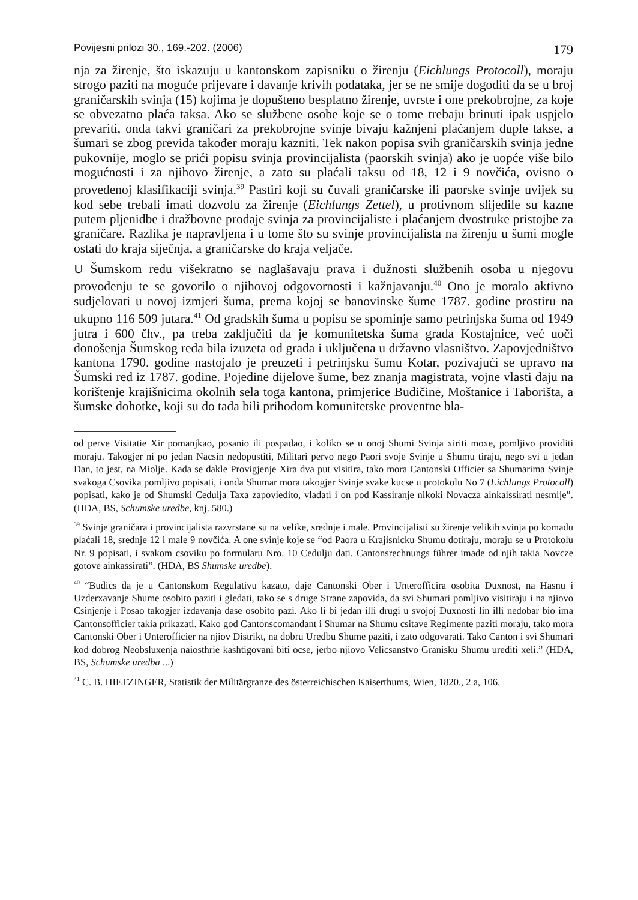Povijesni prilozi 30., 169.-202. (2006) 179
nja za žirenje, što iskazuju u kantonskom zapisniku o žirenju (Eichlungs Protocoll), moraju strogo paziti na moguće prijevare i davanje krivih podataka, jer se ne smije dogoditi da se u broj graničarskih svinja (15) kojima je dopušteno besplatno žirenje, uvrste i one prekobrojne, za koje se obvezatno plaća taksa. Ako se službene osobe koje se o tome trebaju brinuti ipak uspjelo prevariti, onda takvi graničari za prekobrojne svinje bivaju kažnjeni plaćanjem duple takse, a šumari se zbog previda također moraju kazniti. Tek nakon popisa svih graničarskih svinja jedne pukovnije, moglo se prići popisu svinja provincijalista (paorskih svinja) ako je uopće više bilo mogućnosti i za njihovo žirenje, a zato su plaćali taksu od 18, 12 i 9 novčića, ovisno o provedenoj klasifikaciji svinja.<sup>39</sup> Pastiri koji su čuvali graničarske ili paorske svinje uvijek su kod sebe trebali imati dozvolu za žirenje (Eichlungs Zettel), u protivnom slijedile su kazne putem pljenidbe i dražbovne prodaje svinja za provincijaliste i plaćanjem dvostruke pristojbe za graničare. Razlika je napravljena i u tome što su svinje provincijalista na žirenju u šumi mogle ostati do kraja siječnja, a graničarske do kraja veljače.
U Šumskom redu višekratno se naglašavaju prava i dužnosti službenih osoba u njegovu provođenju te se govorilo o njihovoj odgovornosti i kažnjavanju.<sup>40</sup> Ono je moralo aktivno sudjelovati u novoj izmjeri šuma, prema kojoj se banovinske šume 1787. godine prostiru na ukupno 116 509 jutara.<sup>41</sup> Od gradskih šuma u popisu se spominje samo petrinjska šuma od 1949 jutra i 600 čhv., pa treba zaključiti da je komunitetska šuma grada Kostajnice, već uoči donošenja Šumskog reda bila izuzeta od grada i uključena u državno vlasništvo. Zapovjedništvo kantona 1790. godine nastojalo je preuzeti i petrinjsku šumu Kotar, pozivajući se upravo na Šumski red iz 1787. godine. Pojedine dijelove šume, bez znanja magistrata, vojne vlasti daju na korištenje krajišnicima okolnih sela toga kantona, primjerice Budičine, Moštanice i Taborišta, a šumske dohotke, koji su do tada bili prihodom komunitetske proventne bla-
od perve Visitatie Xir pomanjkao, posanio ili pospadao, i koliko se u onoj Shumi Svinja xiriti moxe, pomljivo providiti moraju. Takogjer ni po jedan Nacsin nedopustiti, Militari pervo nego Paori svoje Svinje u Shumu tiraju, nego svi u jedan Dan, to jest, na Miolje. Kada se dakle Provigjenje Xira dva put visitira, tako mora Cantonski Officier sa Shumarima Svinje svakoga Csovika pomljivo popisati, i onda Shumar mora takogjer Svinje svake kucse u protokolu No 7 (Eichlungs Protocoll) popisati, kako je od Shumski Cedulja Taxa zapoviedito, vladati i on pod Kassiranje nikoki Novacza ainkaissirati nesmije”. (HDA, BS, Schumske uredbe, knj. 580.)
<sup>39</sup> Svinje graničara i provincijalista razvrstane su na velike, srednje i male. Provincijalisti su žirenje velikih svinja po komadu plaćali 18, srednje 12 i male 9 novčića. A one svinje koje se “od Paora u Krajisnicku Shumu dotiraju, moraju se u Protokolu Nr. 9 popisati, i svakom csoviku po formularu Nro. 10 Cedulju dati. Cantonsrechnungs führer imade od njih takia Novcze gotove ainkassirati”. (HDA, BS Shumske uredbe).
<sup>40</sup> “Budics da je u Cantonskom Regulativu kazato, daje Cantonski Ober i Unterofficira osobita Duxnost, na Hasnu i Uzderxavanje Shume osobito paziti i gledati, tako se s druge Strane zapovida, da svi Shumari pomljivo visitiraju i na njiovo Csinjenje i Posao takogjer izdavanja dase osobito pazi. Ako li bi jedan illi drugi u svojoj Duxnosti lin illi nedobar bio ima Cantonsofficier takia prikazati. Kako god Cantonscomandant i Shumar na Shumu csitave Regimente paziti moraju, tako mora Cantonski Ober i Unterofficier na njiov Distrikt, na dobru Uredbu Shume paziti, i zato odgovarati. Tako Canton i svi Shumari kod dobrog Neobsluxenja naiosthrie kashtigovani biti ocse, jerbo njiovo Velicsanstvo Granisku Shumu urediti xeli.” (HDA, BS, Schumske uredba ...)
<sup>41</sup> C. B. HIETZINGER, Statistik der Militärgranze des österreichischen Kaiserthums, Wien, 1820., 2 a, 106.